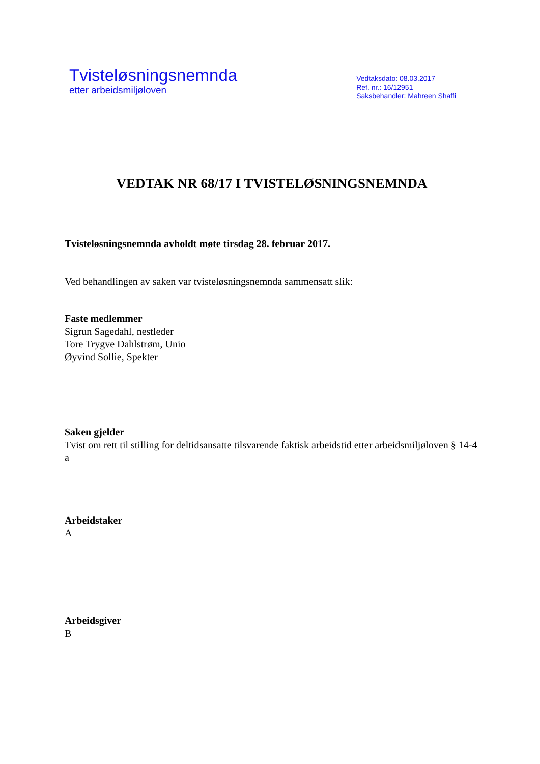Tvisteløsningsnemnda
etter arbeidsmiljøloven
Vedtaksdato: 08.03.2017
Ref. nr.: 16/12951
Saksbehandler: Mahreen Shaffi
VEDTAK NR 68/17 I TVISTELØSNINGSNEMNDA
Tvisteløsningsnemnda avholdt møte tirsdag 28. februar 2017.
Ved behandlingen av saken var tvisteløsningsnemnda sammensatt slik:
Faste medlemmer
Sigrun Sagedahl, nestleder
Tore Trygve Dahlstrøm, Unio
Øyvind Sollie, Spekter
Saken gjelder
Tvist om rett til stilling for deltidsansatte tilsvarende faktisk arbeidstid etter arbeidsmiljøloven § 14-4 a
Arbeidstaker
A
Arbeidsgiver
B